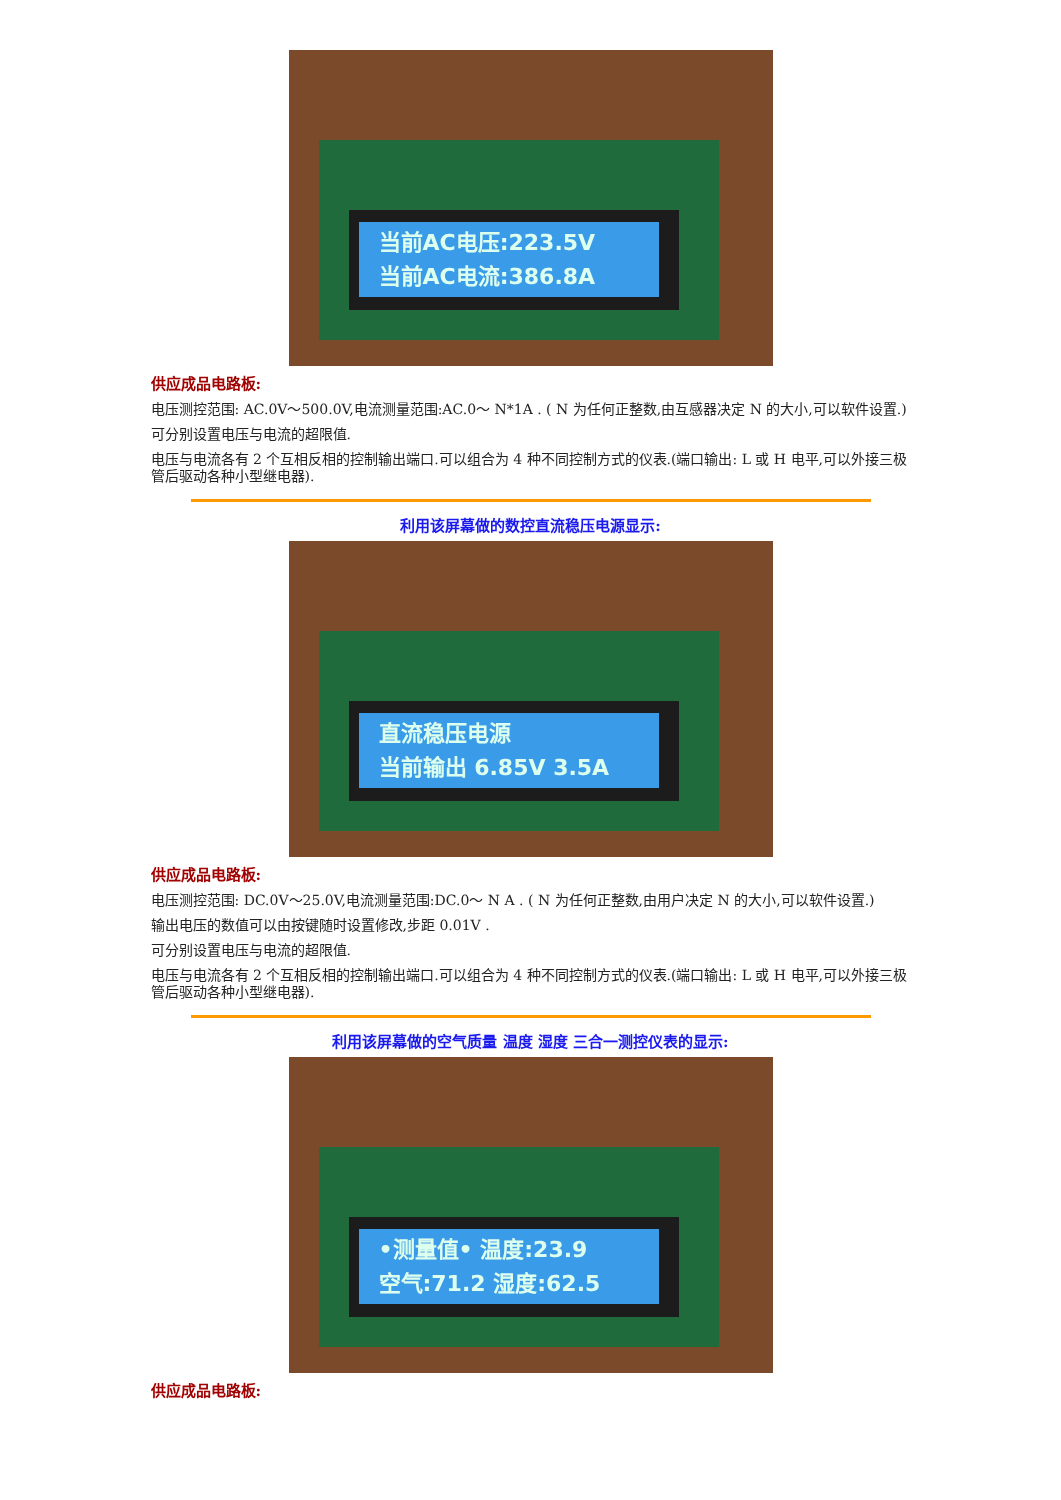当前AC电压:223.5V
当前AC电流:386.8A
供应成品电路板:
电压测控范围: AC.0V～500.0V,电流测量范围:AC.0～ N*1A . ( N 为任何正整数,由互感器决定 N 的大小,可以软件设置.)
可分别设置电压与电流的超限值.
电压与电流各有 2 个互相反相的控制输出端口.可以组合为 4 种不同控制方式的仪表.(端口输出: L 或 H 电平,可以外接三极管后驱动各种小型继电器).
利用该屏幕做的数控直流稳压电源显示:
直流稳压电源
当前输出 6.85V 3.5A
供应成品电路板:
电压测控范围: DC.0V～25.0V,电流测量范围:DC.0～ N A . ( N 为任何正整数,由用户决定 N 的大小,可以软件设置.)
输出电压的数值可以由按键随时设置修改,步距 0.01V .
可分别设置电压与电流的超限值.
电压与电流各有 2 个互相反相的控制输出端口.可以组合为 4 种不同控制方式的仪表.(端口输出: L 或 H 电平,可以外接三极管后驱动各种小型继电器).
利用该屏幕做的空气质量 温度 湿度 三合一测控仪表的显示:
•测量值• 温度:23.9
空气:71.2 湿度:62.5
供应成品电路板: